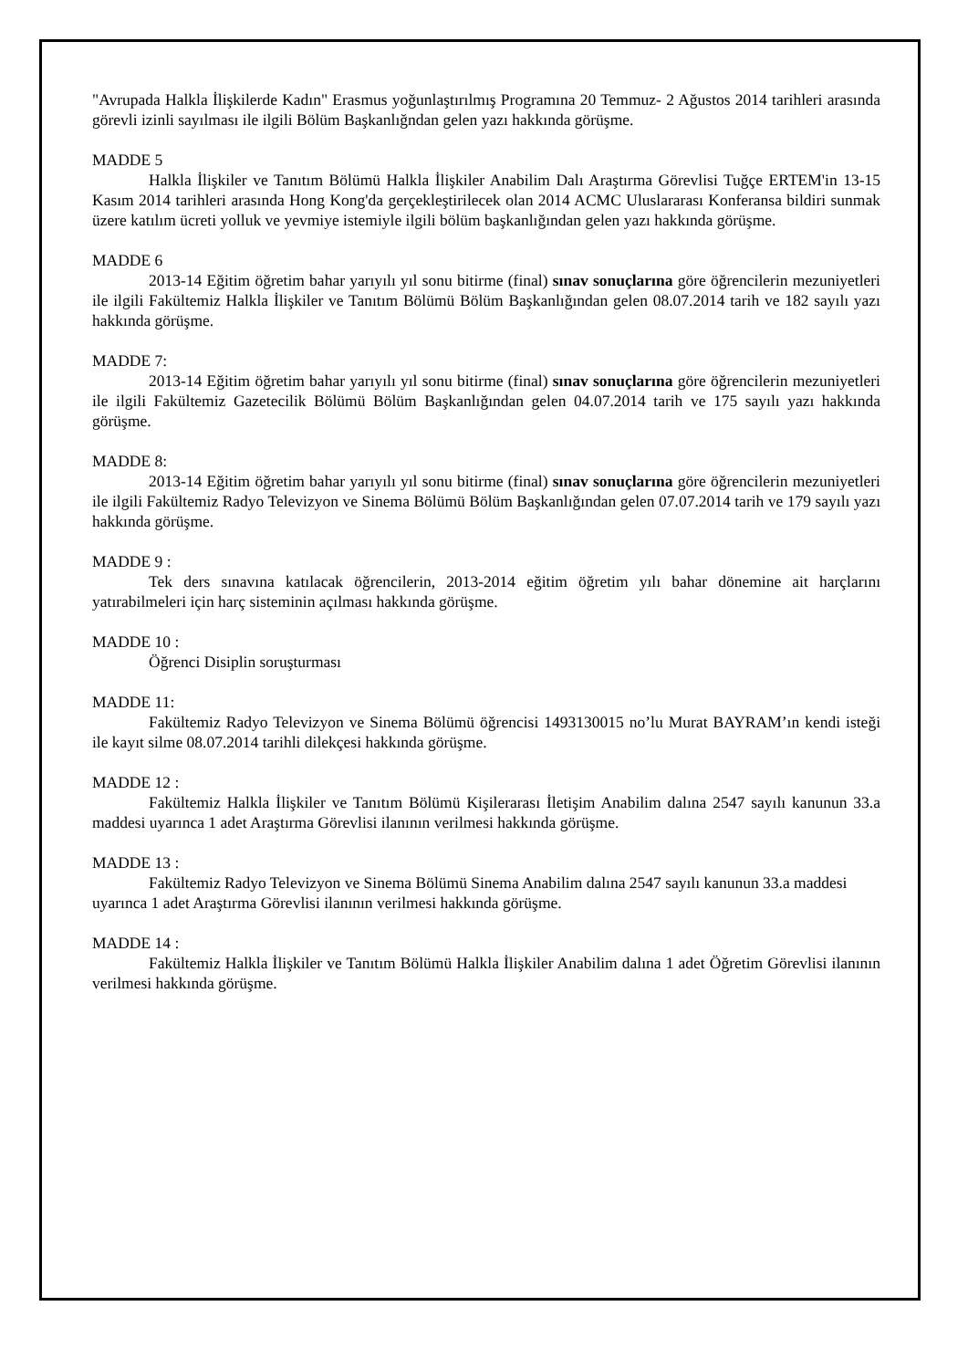"Avrupada Halkla İlişkilerde Kadın" Erasmus yoğunlaştırılmış Programına 20 Temmuz- 2 Ağustos 2014 tarihleri arasında görevli izinli sayılması ile ilgili Bölüm Başkanlığndan gelen yazı hakkında görüşme.
MADDE 5
Halkla İlişkiler ve Tanıtım Bölümü Halkla İlişkiler Anabilim Dalı Araştırma Görevlisi Tuğçe ERTEM'in 13-15 Kasım 2014 tarihleri arasında Hong Kong'da gerçekleştirilecek olan 2014 ACMC Uluslararası Konferansa bildiri sunmak üzere katılım ücreti yolluk ve yevmiye istemiyle ilgili bölüm başkanlığından gelen yazı hakkında görüşme.
MADDE 6
2013-14 Eğitim öğretim bahar yarıyılı yıl sonu bitirme (final) sınav sonuçlarına göre öğrencilerin mezuniyetleri ile ilgili Fakültemiz Halkla İlişkiler ve Tanıtım Bölümü Bölüm Başkanlığından gelen 08.07.2014 tarih ve 182 sayılı yazı hakkında görüşme.
MADDE 7:
2013-14 Eğitim öğretim bahar yarıyılı yıl sonu bitirme (final) sınav sonuçlarına göre öğrencilerin mezuniyetleri ile ilgili Fakültemiz Gazetecilik Bölümü Bölüm Başkanlığından gelen 04.07.2014 tarih ve 175 sayılı yazı hakkında görüşme.
MADDE 8:
2013-14 Eğitim öğretim bahar yarıyılı yıl sonu bitirme (final) sınav sonuçlarına göre öğrencilerin mezuniyetleri ile ilgili Fakültemiz Radyo Televizyon ve Sinema Bölümü Bölüm Başkanlığından gelen 07.07.2014 tarih ve 179 sayılı yazı hakkında görüşme.
MADDE 9 :
Tek ders sınavına katılacak öğrencilerin, 2013-2014 eğitim öğretim yılı bahar dönemine ait harçlarını yatırabilmeleri için harç sisteminin açılması hakkında görüşme.
MADDE 10 :
Öğrenci Disiplin soruşturması
MADDE 11:
Fakültemiz Radyo Televizyon ve Sinema Bölümü öğrencisi 1493130015 no’lu Murat BAYRAM’ın kendi isteği ile kayıt silme 08.07.2014 tarihli dilekçesi hakkında görüşme.
MADDE 12 :
Fakültemiz Halkla İlişkiler ve Tanıtım Bölümü Kişilerarası İletişim Anabilim dalına 2547 sayılı kanunun 33.a maddesi uyarınca 1 adet Araştırma Görevlisi ilanının verilmesi hakkında görüşme.
MADDE 13 :
Fakültemiz Radyo Televizyon ve Sinema Bölümü Sinema Anabilim dalına 2547 sayılı kanunun 33.a maddesi uyarınca 1 adet Araştırma Görevlisi ilanının verilmesi hakkında görüşme.
MADDE 14 :
Fakültemiz Halkla İlişkiler ve Tanıtım Bölümü Halkla İlişkiler Anabilim dalına 1 adet Öğretim Görevlisi ilanının verilmesi hakkında görüşme.